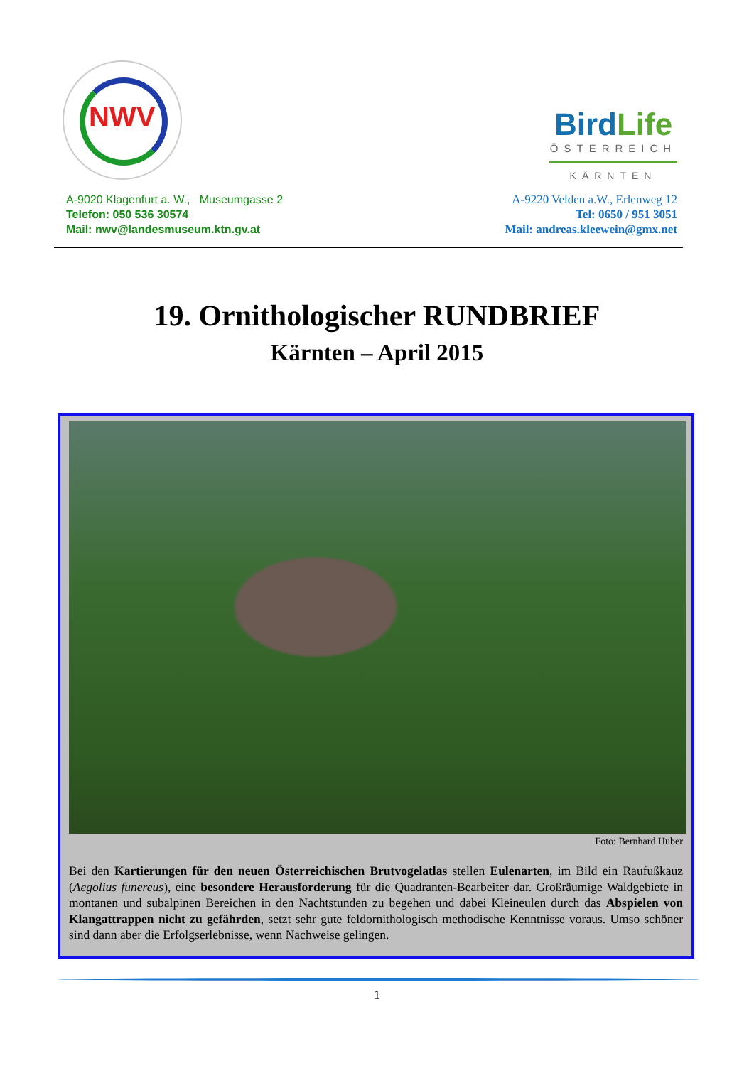NWV
A-9020 Klagenfurt a. W., Museumgasse 2
Telefon: 050 536 30574
Mail: nwv@landesmuseum.ktn.gv.at
BirdLife
ÖSTERREICH
KÄRNTEN
A-9220 Velden a.W., Erlenweg 12
Tel: 0650 / 951 3051
Mail: andreas.kleewein@gmx.net
19. Ornithologischer RUNDBRIEF
Kärnten – April 2015
Foto: Bernhard Huber
Bei den Kartierungen für den neuen Österreichischen Brutvogelatlas stellen Eulenarten, im Bild ein Raufußkauz (Aegolius funereus), eine besondere Herausforderung für die Quadranten-Bearbeiter dar. Großräumige Waldgebiete in montanen und subalpinen Bereichen in den Nachtstunden zu begehen und dabei Kleineulen durch das Abspielen von Klangattrappen nicht zu gefährden, setzt sehr gute feldornithologisch methodische Kenntnisse voraus. Umso schöner sind dann aber die Erfolgserlebnisse, wenn Nachweise gelingen.
1